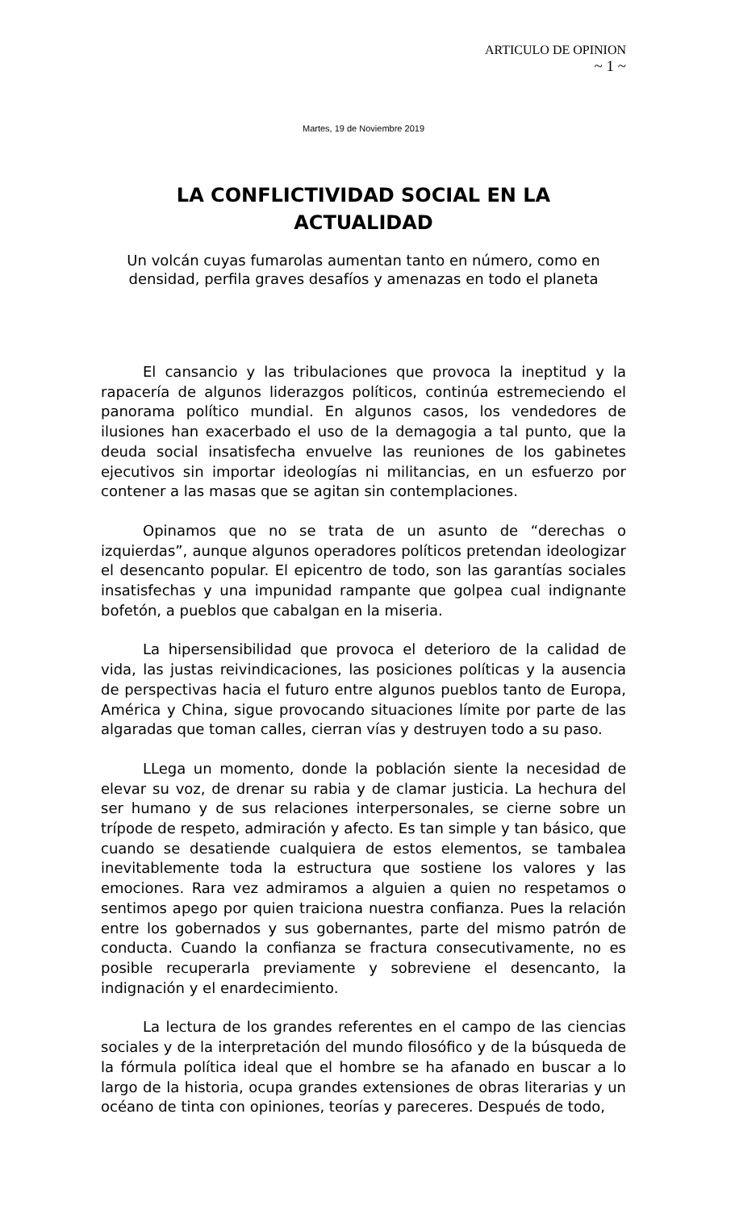ARTICULO DE OPINION
~ 1 ~
Martes, 19 de Noviembre 2019
LA CONFLICTIVIDAD SOCIAL EN LA
ACTUALIDAD
Un volcán cuyas fumarolas aumentan tanto en número, como en densidad, perfila graves desafíos y amenazas en todo el planeta
El cansancio y las tribulaciones que provoca la ineptitud y la rapacería de algunos liderazgos políticos, continúa estremeciendo el panorama político mundial. En algunos casos, los vendedores de ilusiones han exacerbado el uso de la demagogia a tal punto, que la deuda social insatisfecha envuelve las reuniones de los gabinetes ejecutivos sin importar ideologías ni militancias, en un esfuerzo por contener a las masas que se agitan sin contemplaciones.
Opinamos que no se trata de un asunto de “derechas o izquierdas”, aunque algunos operadores políticos pretendan ideologizar el desencanto popular. El epicentro de todo, son las garantías sociales insatisfechas y una impunidad rampante que golpea cual indignante bofetón, a pueblos que cabalgan en la miseria.
La hipersensibilidad que provoca el deterioro de la calidad de vida, las justas reivindicaciones, las posiciones políticas y la ausencia de perspectivas hacia el futuro entre algunos pueblos tanto de Europa, América y China, sigue provocando situaciones límite por parte de las algaradas que toman calles, cierran vías y destruyen todo a su paso.
LLega un momento, donde la población siente la necesidad de elevar su voz, de drenar su rabia y de clamar justicia. La hechura del ser humano y de sus relaciones interpersonales, se cierne sobre un trípode de respeto, admiración y afecto. Es tan simple y tan básico, que cuando se desatiende cualquiera de estos elementos, se tambalea inevitablemente toda la estructura que sostiene los valores y las emociones. Rara vez admiramos a alguien a quien no respetamos o sentimos apego por quien traiciona nuestra confianza. Pues la relación entre los gobernados y sus gobernantes, parte del mismo patrón de conducta. Cuando la confianza se fractura consecutivamente, no es posible recuperarla previamente y sobreviene el desencanto, la indignación y el enardecimiento.
La lectura de los grandes referentes en el campo de las ciencias sociales y de la interpretación del mundo filosófico y de la búsqueda de la fórmula política ideal que el hombre se ha afanado en buscar a lo largo de la historia, ocupa grandes extensiones de obras literarias y un océano de tinta con opiniones, teorías y pareceres. Después de todo,